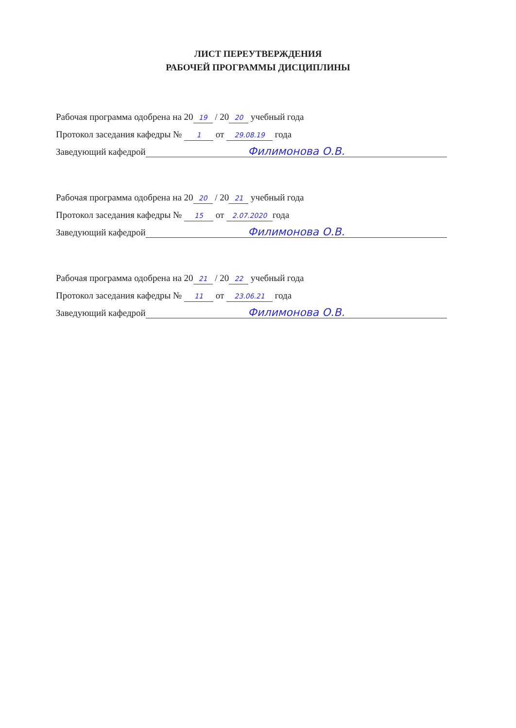ЛИСТ ПЕРЕУТВЕРЖДЕНИЯ
РАБОЧЕЙ ПРОГРАММЫ ДИСЦИПЛИНЫ
Рабочая программа одобрена на 20 19 / 20 20 учебный года
Протокол заседания кафедры № 1 от 29.08.19 года
Заведующий кафедрой Филимонова О.В.
Рабочая программа одобрена на 20 20 / 20 21 учебный года
Протокол заседания кафедры № 15 от 2.07.2020 года
Заведующий кафедрой Филимонова О.В.
Рабочая программа одобрена на 20 21 / 20 22 учебный года
Протокол заседания кафедры № 11 от 23.06.21 года
Заведующий кафедрой Филимонова О.В.